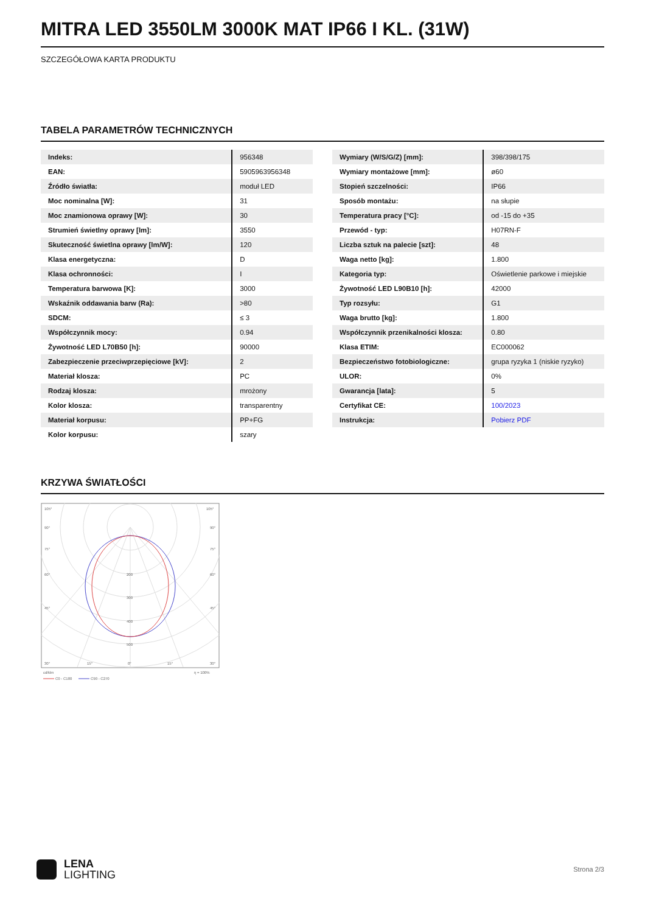MITRA LED 3550LM 3000K MAT IP66 I KL. (31W)
SZCZEGÓŁOWA KARTA PRODUKTU
TABELA PARAMETRÓW TECHNICZNYCH
| Indeks: | 956348 |
| EAN: | 5905963956348 |
| Źródło światła: | moduł LED |
| Moc nominalna [W]: | 31 |
| Moc znamionowa oprawy [W]: | 30 |
| Strumień świetlny oprawy [lm]: | 3550 |
| Skuteczność świetlna oprawy [lm/W]: | 120 |
| Klasa energetyczna: | D |
| Klasa ochronności: | I |
| Temperatura barwowa [K]: | 3000 |
| Wskaźnik oddawania barw (Ra): | >80 |
| SDCM: | ≤ 3 |
| Współczynnik mocy: | 0.94 |
| Żywotność LED L70B50 [h]: | 90000 |
| Zabezpieczenie przeciwprzepięciowe [kV]: | 2 |
| Materiał klosza: | PC |
| Rodzaj klosza: | mrożony |
| Kolor klosza: | transparentny |
| Materiał korpusu: | PP+FG |
| Kolor korpusu: | szary |
| Wymiary (W/S/G/Z) [mm]: | 398/398/175 |
| Wymiary montażowe [mm]: | ø60 |
| Stopień szczelności: | IP66 |
| Sposób montażu: | na słupie |
| Temperatura pracy [°C]: | od -15 do +35 |
| Przewód - typ: | H07RN-F |
| Liczba sztuk na palecie [szt]: | 48 |
| Waga netto [kg]: | 1.800 |
| Kategoria typ: | Oświetlenie parkowe i miejskie |
| Żywotność LED L90B10 [h]: | 42000 |
| Typ rozsyłu: | G1 |
| Waga brutto [kg]: | 1.800 |
| Współczynnik przenikalności klosza: | 0.80 |
| Klasa ETIM: | EC000062 |
| Bezpieczeństwo fotobiologiczne: | grupa ryzyka 1 (niskie ryzyko) |
| ULOR: | 0% |
| Gwarancja [lata]: | 5 |
| Certyfikat CE: | 100/2023 |
| Instrukcja: | Pobierz PDF |
KRZYWA ŚWIATŁOŚCI
105°
105°
90°
90°
75°
75°
60°
60°
45°
45°
200
300
400
500
30°
15°
0°
15°
30°
cd/klm
η = 100%
C0 - C180
C90 - C270
LENA
LIGHTING
Strona 2/3